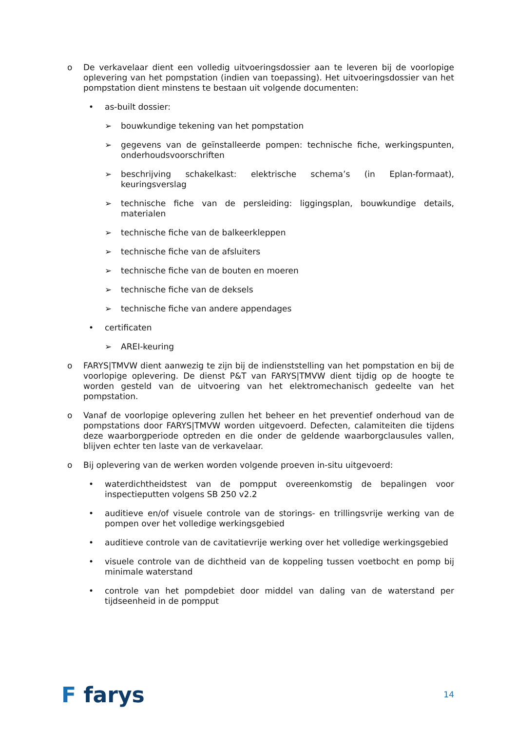o De verkavelaar dient een volledig uitvoeringsdossier aan te leveren bij de voorlopige oplevering van het pompstation (indien van toepassing). Het uitvoeringsdossier van het pompstation dient minstens te bestaan uit volgende documenten:
• as-built dossier:
➢ bouwkundige tekening van het pompstation
➢ gegevens van de geïnstalleerde pompen: technische fiche, werkingspunten, onderhoudsvoorschriften
➢ beschrijving schakelkast: elektrische schema’s (in Eplan-formaat), keuringsverslag
➢ technische fiche van de persleiding: liggingsplan, bouwkundige details, materialen
➢ technische fiche van de balkeerkleppen
➢ technische fiche van de afsluiters
➢ technische fiche van de bouten en moeren
➢ technische fiche van de deksels
➢ technische fiche van andere appendages
• certificaten
➢ AREI-keuring
o FARYS|TMVW dient aanwezig te zijn bij de indienststelling van het pompstation en bij de voorlopige oplevering. De dienst P&T van FARYS|TMVW dient tijdig op de hoogte te worden gesteld van de uitvoering van het elektromechanisch gedeelte van het pompstation.
o Vanaf de voorlopige oplevering zullen het beheer en het preventief onderhoud van de pompstations door FARYS|TMVW worden uitgevoerd. Defecten, calamiteiten die tijdens deze waarborgperiode optreden en die onder de geldende waarborgclausules vallen, blijven echter ten laste van de verkavelaar.
o Bij oplevering van de werken worden volgende proeven in-situ uitgevoerd:
• waterdichtheidstest van de pompput overeenkomstig de bepalingen voor inspectieputten volgens SB 250 v2.2
• auditieve en/of visuele controle van de storings- en trillingsvrije werking van de pompen over het volledige werkingsgebied
• auditieve controle van de cavitatievrije werking over het volledige werkingsgebied
• visuele controle van de dichtheid van de koppeling tussen voetbocht en pomp bij minimale waterstand
• controle van het pompdebiet door middel van daling van de waterstand per tijdseenheid in de pompput
F farys
14